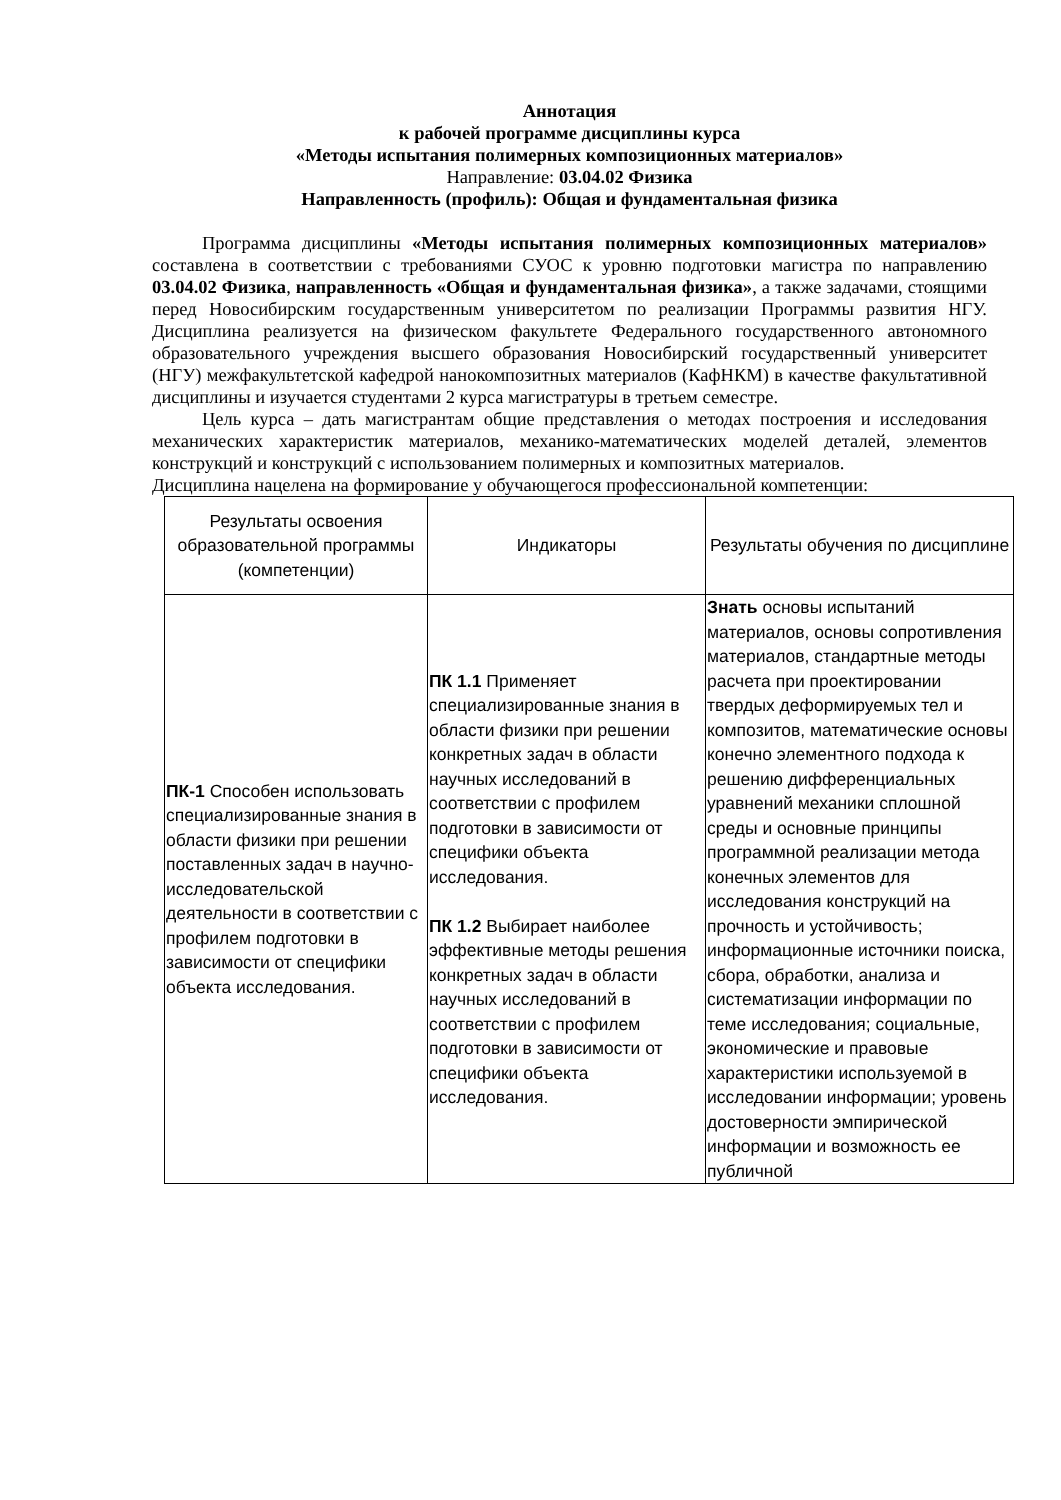Аннотация
к рабочей программе дисциплины курса
«Методы испытания полимерных композиционных материалов»
Направление: 03.04.02 Физика
Направленность (профиль): Общая и фундаментальная физика
Программа дисциплины «Методы испытания полимерных композиционных материалов» составлена в соответствии с требованиями СУОС к уровню подготовки магистра по направлению 03.04.02 Физика, направленность «Общая и фундаментальная физика», а также задачами, стоящими перед Новосибирским государственным университетом по реализации Программы развития НГУ. Дисциплина реализуется на физическом факультете Федерального государственного автономного образовательного учреждения высшего образования Новосибирский государственный университет (НГУ) межфакультетской кафедрой нанокомпозитных материалов (КафНКМ) в качестве факультативной дисциплины и изучается студентами 2 курса магистратуры в третьем семестре.
Цель курса – дать магистрантам общие представления о методах построения и исследования механических характеристик материалов, механико-математических моделей деталей, элементов конструкций и конструкций с использованием полимерных и композитных материалов.
Дисциплина нацелена на формирование у обучающегося профессиональной компетенции:
| Результаты освоения образовательной программы (компетенции) | Индикаторы | Результаты обучения по дисциплине |
| --- | --- | --- |
| ПК-1 Способен использовать специализированные знания в области физики при решении поставленных задач в научно-исследовательской деятельности в соответствии с профилем подготовки в зависимости от специфики объекта исследования. | ПК 1.1 Применяет специализированные знания в области физики при решении конкретных задач в области научных исследований в соответствии с профилем подготовки в зависимости от специфики объекта исследования. ПК 1.2 Выбирает наиболее эффективные методы решения конкретных задач в области научных исследований в соответствии с профилем подготовки в зависимости от специфики объекта исследования. | Знать основы испытаний материалов, основы сопротивления материалов, стандартные методы расчета при проектировании твердых деформируемых тел и композитов, математические основы конечно элементного подхода к решению дифференциальных уравнений механики сплошной среды и основные принципы программной реализации метода конечных элементов для исследования конструкций на прочность и устойчивость; информационные источники поиска, сбора, обработки, анализа и систематизации информации по теме исследования; социальные, экономические и правовые характеристики используемой в исследовании информации; уровень достоверности эмпирической информации и возможность ее публичной |